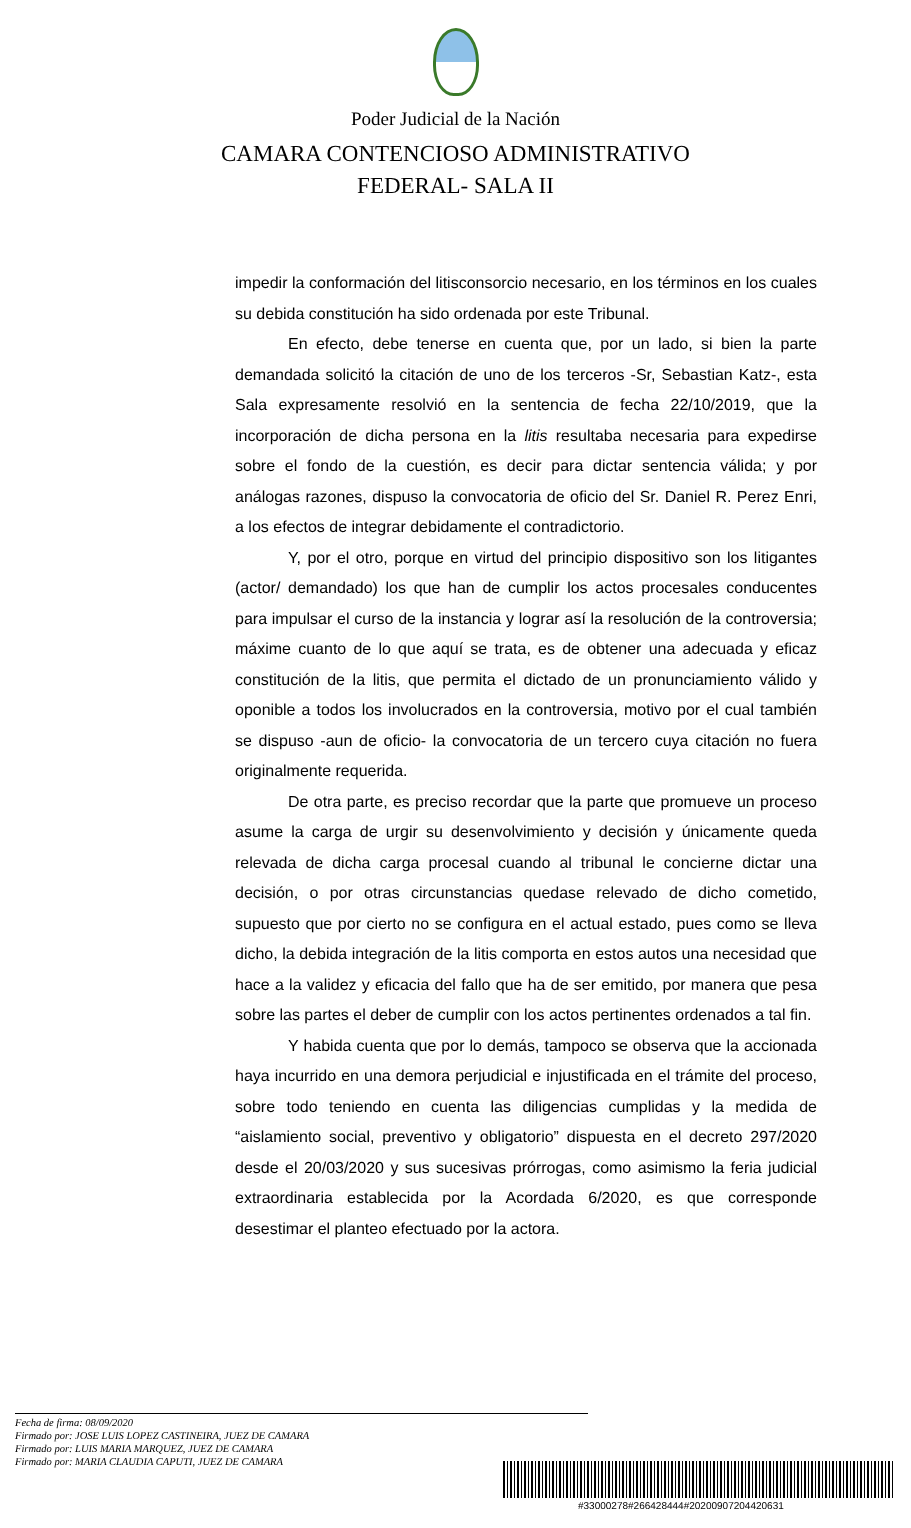Poder Judicial de la Nación
CAMARA CONTENCIOSO ADMINISTRATIVO
FEDERAL- SALA II
impedir la conformación del litisconsorcio necesario, en los términos en los cuales su debida constitución ha sido ordenada por este Tribunal.
En efecto, debe tenerse en cuenta que, por un lado, si bien la parte demandada solicitó la citación de uno de los terceros -Sr, Sebastian Katz-, esta Sala expresamente resolvió en la sentencia de fecha 22/10/2019, que la incorporación de dicha persona en la litis resultaba necesaria para expedirse sobre el fondo de la cuestión, es decir para dictar sentencia válida; y por análogas razones, dispuso la convocatoria de oficio del Sr. Daniel R. Perez Enri, a los efectos de integrar debidamente el contradictorio.
Y, por el otro, porque en virtud del principio dispositivo son los litigantes (actor/ demandado) los que han de cumplir los actos procesales conducentes para impulsar el curso de la instancia y lograr así la resolución de la controversia; máxime cuanto de lo que aquí se trata, es de obtener una adecuada y eficaz constitución de la litis, que permita el dictado de un pronunciamiento válido y oponible a todos los involucrados en la controversia, motivo por el cual también se dispuso -aun de oficio- la convocatoria de un tercero cuya citación no fuera originalmente requerida.
De otra parte, es preciso recordar que la parte que promueve un proceso asume la carga de urgir su desenvolvimiento y decisión y únicamente queda relevada de dicha carga procesal cuando al tribunal le concierne dictar una decisión, o por otras circunstancias quedase relevado de dicho cometido, supuesto que por cierto no se configura en el actual estado, pues como se lleva dicho, la debida integración de la litis comporta en estos autos una necesidad que hace a la validez y eficacia del fallo que ha de ser emitido, por manera que pesa sobre las partes el deber de cumplir con los actos pertinentes ordenados a tal fin.
Y habida cuenta que por lo demás, tampoco se observa que la accionada haya incurrido en una demora perjudicial e injustificada en el trámite del proceso, sobre todo teniendo en cuenta las diligencias cumplidas y la medida de “aislamiento social, preventivo y obligatorio” dispuesta en el decreto 297/2020 desde el 20/03/2020 y sus sucesivas prórrogas, como asimismo la feria judicial extraordinaria establecida por la Acordada 6/2020, es que corresponde desestimar el planteo efectuado por la actora.
Fecha de firma: 08/09/2020
Firmado por: JOSE LUIS LOPEZ CASTINEIRA, JUEZ DE CAMARA
Firmado por: LUIS MARIA MARQUEZ, JUEZ DE CAMARA
Firmado por: MARIA CLAUDIA CAPUTI, JUEZ DE CAMARA
#33000278#266428444#20200907204420631